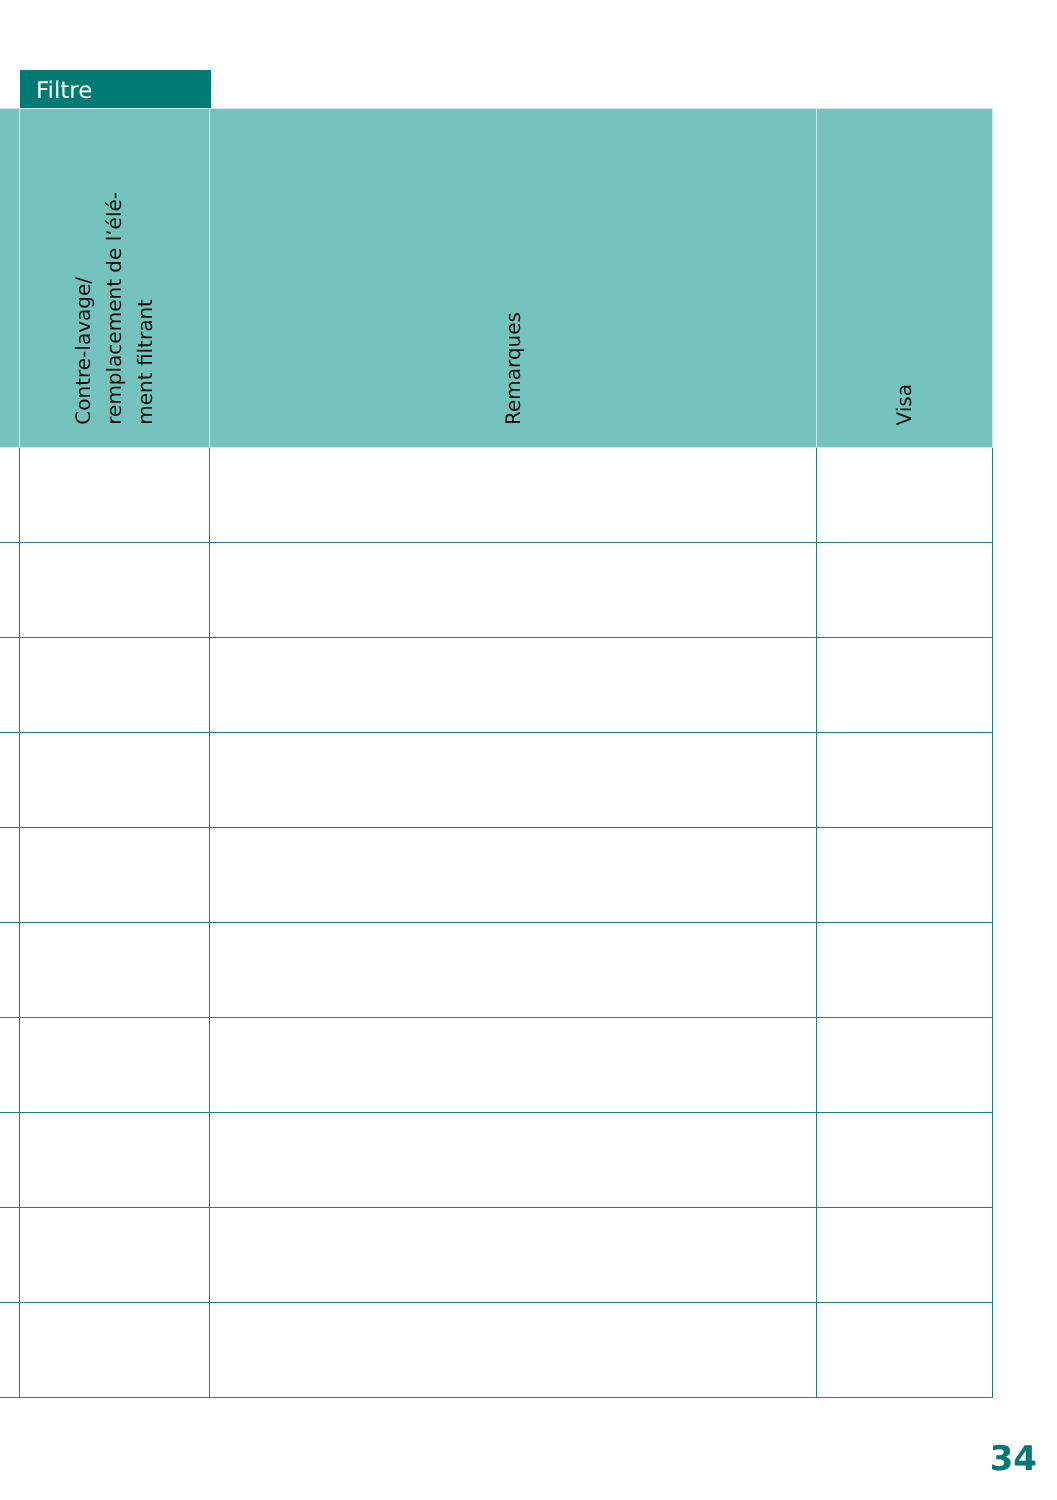Filtre
| | Contre-lavage/ remplacement de l’élé- ment filtrant | Remarques | Visa |
| --- | --- | --- | --- |
34